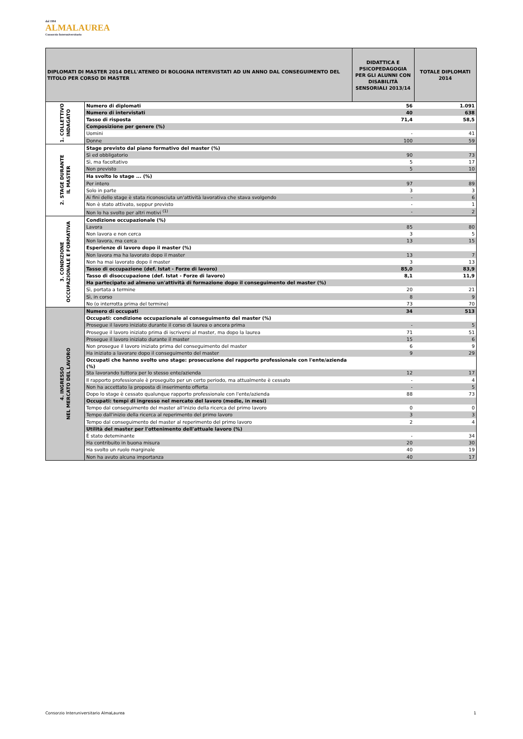dal 1994
ALMALAUREA
Consorzio Interuniversitario
| DIPLOMATI DI MASTER 2014 DELL'ATENEO DI BOLOGNA INTERVISTATI AD UN ANNO DAL CONSEGUIMENTO DEL TITOLO PER CORSO DI MASTER | | DIDATTICA E PSICOPEDAGOGIA PER GLI ALUNNI CON DISABILITÀ SENSORIALI 2013/14 | TOTALE DIPLOMATI 2014 |
| --- | --- | --- | --- |
| 1. COLLETTIVO INDAGATO | Numero di diplomati | 56 | 1.091 |
| | Numero di intervistati | 40 | 638 |
| | Tasso di risposta | 71,4 | 58,5 |
| | Composizione per genere (%) | | |
| | Uomini | - | 41 |
| | Donne | 100 | 59 |
| 2. STAGE DURANTE IL MASTER | Stage previsto dal piano formativo del master (%) | | |
| | Sì ed obbligatorio | 90 | 73 |
| | Sì, ma facoltativo | 5 | 17 |
| | Non previsto | 5 | 10 |
| | Ha svolto lo stage ... (%) | | |
| | Per intero | 97 | 89 |
| | Solo in parte | 3 | 3 |
| | Ai fini dello stage è stata riconosciuta un'attività lavorativa che stava svolgendo | - | 6 |
| | Non è stato attivato, seppur previsto | - | 1 |
| | Non lo ha svolto per altri motivi <sup>(1)</sup> | - | 2 |
| 3. CONDIZIONE OCCUPAZIONALE E FORMATIVA | Condizione occupazionale (%) | | |
| | Lavora | 85 | 80 |
| | Non lavora e non cerca | 3 | 5 |
| | Non lavora, ma cerca | 13 | 15 |
| | Esperienze di lavoro dopo il master (%) | | |
| | Non lavora ma ha lavorato dopo il master | 13 | 7 |
| | Non ha mai lavorato dopo il master | 3 | 13 |
| | Tasso di occupazione (def. Istat - Forze di lavoro) | 85,0 | 83,9 |
| | Tasso di disoccupazione (def. Istat - Forze di lavoro) | 8,1 | 11,9 |
| | Ha partecipato ad almeno un'attività di formazione dopo il conseguimento del master (%) | | |
| | Sì, portata a termine | 20 | 21 |
| | Sì, in corso | 8 | 9 |
| | No (o interrotta prima del termine) | 73 | 70 |
| 4. INGRESSO NEL MERCATO DEL LAVORO | Numero di occupati | 34 | 513 |
| | Occupati: condizione occupazionale al conseguimento del master (%) | | |
| | Prosegue il lavoro iniziato durante il corso di laurea o ancora prima | - | 5 |
| | Prosegue il lavoro iniziato prima di iscriversi al master, ma dopo la laurea | 71 | 51 |
| | Prosegue il lavoro iniziato durante il master | 15 | 6 |
| | Non prosegue il lavoro iniziato prima del conseguimento del master | 6 | 9 |
| | Ha iniziato a lavorare dopo il conseguimento del master | 9 | 29 |
| | Occupati che hanno svolto uno stage: prosecuzione del rapporto professionale con l'ente/azienda (%) | | |
| | Sta lavorando tuttora per lo stesso ente/azienda | 12 | 17 |
| | Il rapporto professionale è proseguito per un certo periodo, ma attualmente è cessato | - | 4 |
| | Non ha accettato la proposta di inserimento offerta | - | 5 |
| | Dopo lo stage è cessato qualunque rapporto professionale con l'ente/azienda | 88 | 73 |
| | Occupati: tempi di ingresso nel mercato del lavoro (medie, in mesi) | | |
| | Tempo dal conseguimento del master all'inizio della ricerca del primo lavoro | 0 | 0 |
| | Tempo dall'inizio della ricerca al reperimento del primo lavoro | 3 | 3 |
| | Tempo dal conseguimento del master al reperimento del primo lavoro | 2 | 4 |
| | Utilità del master per l'ottenimento dell'attuale lavoro (%) | | |
| | È stato deteminante | - | 34 |
| | Ha contribuito in buona misura | 20 | 30 |
| | Ha svolto un ruolo marginale | 40 | 19 |
| | Non ha avuto alcuna importanza | 40 | 17 |
Consorzio Interuniversitario AlmaLaurea 1